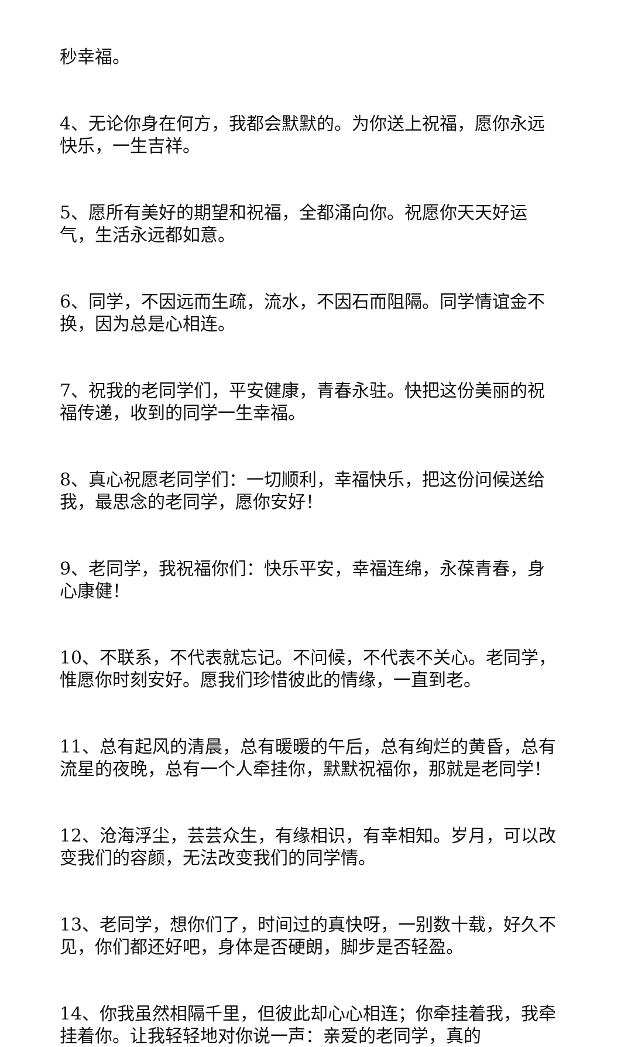秒幸福。
4、无论你身在何方，我都会默默的。为你送上祝福，愿你永远快乐，一生吉祥。
5、愿所有美好的期望和祝福，全都涌向你。祝愿你天天好运气，生活永远都如意。
6、同学，不因远而生疏，流水，不因石而阻隔。同学情谊金不换，因为总是心相连。
7、祝我的老同学们，平安健康，青春永驻。快把这份美丽的祝福传递，收到的同学一生幸福。
8、真心祝愿老同学们：一切顺利，幸福快乐，把这份问候送给我，最思念的老同学，愿你安好！
9、老同学，我祝福你们：快乐平安，幸福连绵，永葆青春，身心康健！
10、不联系，不代表就忘记。不问候，不代表不关心。老同学，惟愿你时刻安好。愿我们珍惜彼此的情缘，一直到老。
11、总有起风的清晨，总有暖暖的午后，总有绚烂的黄昏，总有流星的夜晚，总有一个人牵挂你，默默祝福你，那就是老同学！
12、沧海浮尘，芸芸众生，有缘相识，有幸相知。岁月，可以改变我们的容颜，无法改变我们的同学情。
13、老同学，想你们了，时间过的真快呀，一别数十载，好久不见，你们都还好吧，身体是否硬朗，脚步是否轻盈。
14、你我虽然相隔千里，但彼此却心心相连；你牵挂着我，我牵挂着你。让我轻轻地对你说一声：亲爱的老同学，真的